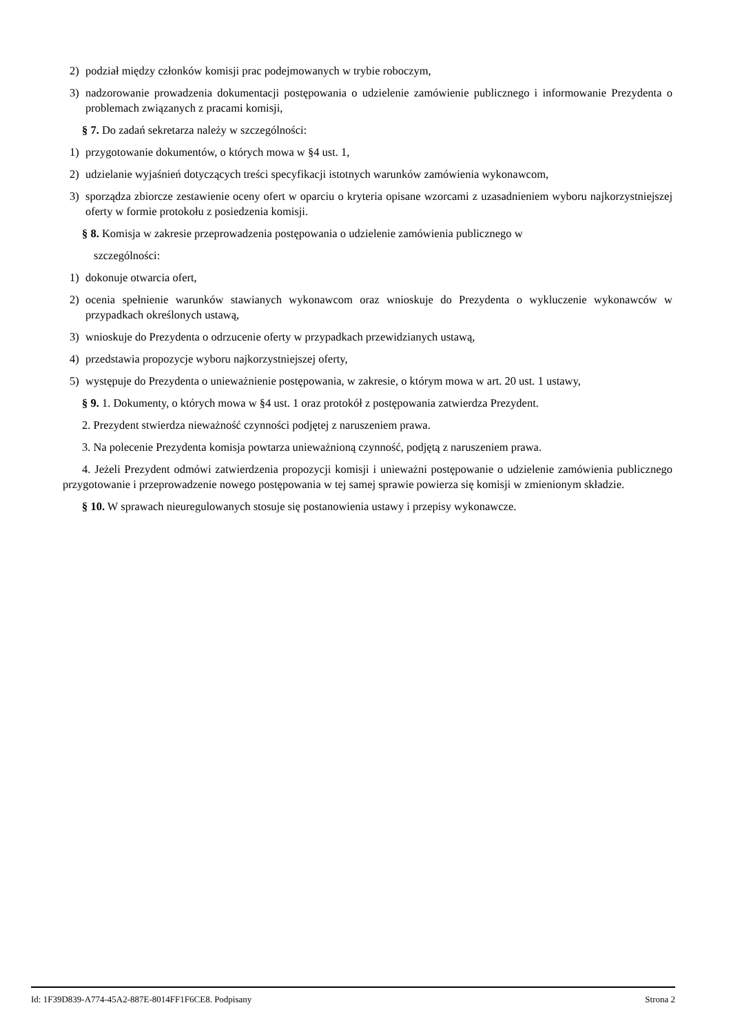2) podział między członków komisji prac podejmowanych w trybie roboczym,
3) nadzorowanie prowadzenia dokumentacji postępowania o udzielenie zamówienie publicznego i informowanie Prezydenta o problemach związanych z pracami komisji,
§ 7. Do zadań sekretarza należy w szczególności:
1) przygotowanie dokumentów, o których mowa w §4 ust. 1,
2) udzielanie wyjaśnień dotyczących treści specyfikacji istotnych warunków zamówienia wykonawcom,
3) sporządza zbiorcze zestawienie oceny ofert w oparciu o kryteria opisane wzorcami z uzasadnieniem wyboru najkorzystniejszej oferty w formie protokołu z posiedzenia komisji.
§ 8. Komisja w zakresie przeprowadzenia postępowania o udzielenie zamówienia publicznego w
szczególności:
1) dokonuje otwarcia ofert,
2) ocenia spełnienie warunków stawianych wykonawcom oraz wnioskuje do Prezydenta o wykluczenie wykonawców w przypadkach określonych ustawą,
3) wnioskuje do Prezydenta o odrzucenie oferty w przypadkach przewidzianych ustawą,
4) przedstawia propozycje wyboru najkorzystniejszej oferty,
5) występuje do Prezydenta o unieważnienie postępowania, w zakresie, o którym mowa w art. 20 ust. 1 ustawy,
§ 9. 1. Dokumenty, o których mowa w §4 ust. 1 oraz protokół z postępowania zatwierdza Prezydent.
2. Prezydent stwierdza nieważność czynności podjętej z naruszeniem prawa.
3. Na polecenie Prezydenta komisja powtarza unieważnioną czynność, podjętą z naruszeniem prawa.
4. Jeżeli Prezydent odmówi zatwierdzenia propozycji komisji i unieważni postępowanie o udzielenie zamówienia publicznego przygotowanie i przeprowadzenie nowego postępowania w tej samej sprawie powierza się komisji w zmienionym składzie.
§ 10. W sprawach nieuregulowanych stosuje się postanowienia ustawy i przepisy wykonawcze.
Id: 1F39D839-A774-45A2-887E-8014FF1F6CE8. Podpisany Strona 2